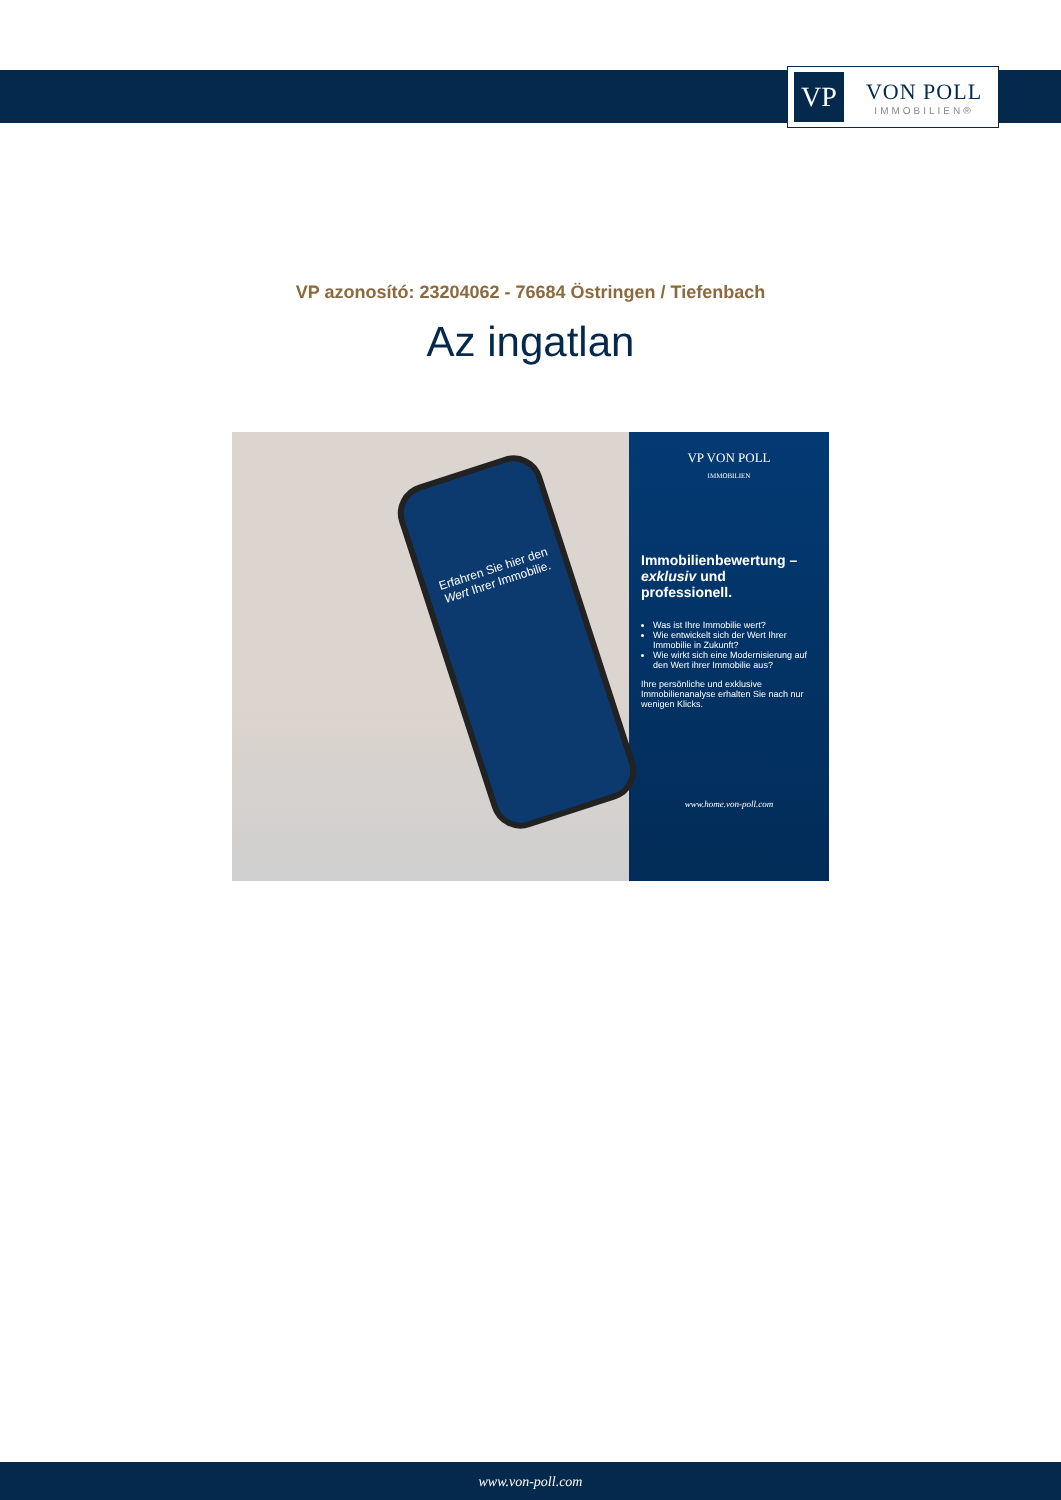VP
VON POLL
IMMOBILIEN®
VP azonosító: 23204062 - 76684 Östringen / Tiefenbach
Az ingatlan
Erfahren Sie hier den Wert Ihrer Immobilie.
VP VON POLL
IMMOBILIEN
Immobilienbewertung – exklusiv und professionell.
Was ist Ihre Immobilie wert?
Wie entwickelt sich der Wert Ihrer Immobilie in Zukunft?
Wie wirkt sich eine Modernisierung auf den Wert ihrer Immobilie aus?
Ihre persönliche und exklusive Immobilienanalyse erhalten Sie nach nur wenigen Klicks.
www.home.von-poll.com
www.von-poll.com